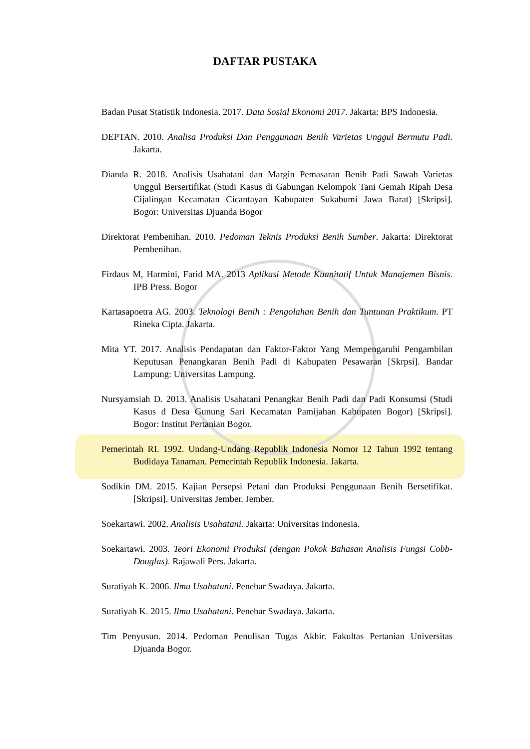DAFTAR PUSTAKA
Badan Pusat Statistik Indonesia. 2017. Data Sosial Ekonomi 2017. Jakarta: BPS Indonesia.
DEPTAN. 2010. Analisa Produksi Dan Penggunaan Benih Varietas Unggul Bermutu Padi. Jakarta.
Dianda R. 2018. Analisis Usahatani dan Margin Pemasaran Benih Padi Sawah Varietas Unggul Bersertifikat (Studi Kasus di Gabungan Kelompok Tani Gemah Ripah Desa Cijalingan Kecamatan Cicantayan Kabupaten Sukabumi Jawa Barat) [Skripsi]. Bogor: Universitas Djuanda Bogor
Direktorat Pembenihan. 2010. Pedoman Teknis Produksi Benih Sumber. Jakarta: Direktorat Pembenihan.
Firdaus M, Harmini, Farid MA. 2013 Aplikasi Metode Kuanitatif Untuk Manajemen Bisnis. IPB Press. Bogor
Kartasapoetra AG. 2003. Teknologi Benih : Pengolahan Benih dan Tuntunan Praktikum. PT Rineka Cipta. Jakarta.
Mita YT. 2017. Analisis Pendapatan dan Faktor-Faktor Yang Mempengaruhi Pengambilan Keputusan Penangkaran Benih Padi di Kabupaten Pesawaran [Skrpsi]. Bandar Lampung: Universitas Lampung.
Nursyamsiah D. 2013. Analisis Usahatani Penangkar Benih Padi dan Padi Konsumsi (Studi Kasus d Desa Gunung Sari Kecamatan Pamijahan Kabupaten Bogor) [Skripsi]. Bogor: Institut Pertanian Bogor.
Pemerintah RI. 1992. Undang-Undang Republik Indonesia Nomor 12 Tahun 1992 tentang Budidaya Tanaman. Pemerintah Republik Indonesia. Jakarta.
Sodikin DM. 2015. Kajian Persepsi Petani dan Produksi Penggunaan Benih Bersetifikat. [Skripsi]. Universitas Jember. Jember.
Soekartawi. 2002. Analisis Usahatani. Jakarta: Universitas Indonesia.
Soekartawi. 2003. Teori Ekonomi Produksi (dengan Pokok Bahasan Analisis Fungsi Cobb-Douglas). Rajawali Pers. Jakarta.
Suratiyah K. 2006. Ilmu Usahatani. Penebar Swadaya. Jakarta.
Suratiyah K. 2015. Ilmu Usahatani. Penebar Swadaya. Jakarta.
Tim Penyusun. 2014. Pedoman Penulisan Tugas Akhir. Fakultas Pertanian Universitas Djuanda Bogor.